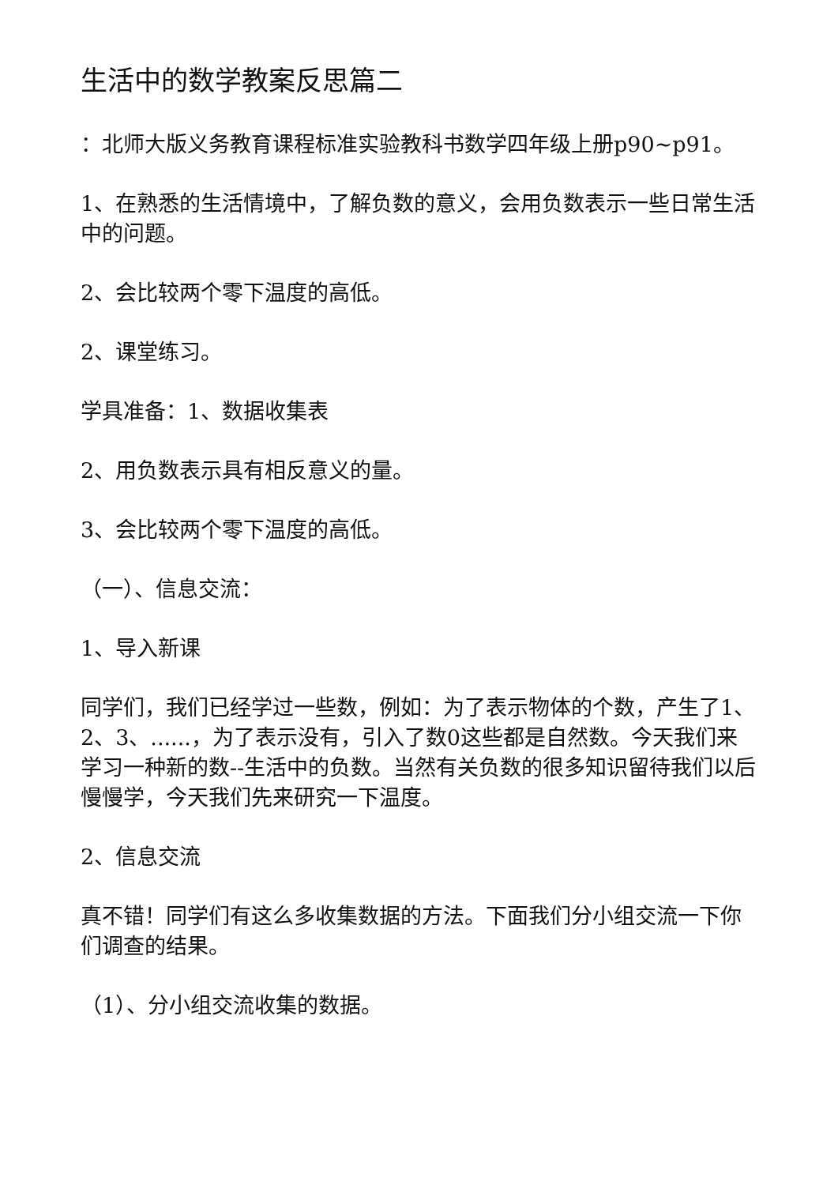生活中的数学教案反思篇二
：北师大版义务教育课程标准实验教科书数学四年级上册p90~p91。
1、在熟悉的生活情境中，了解负数的意义，会用负数表示一些日常生活中的问题。
2、会比较两个零下温度的高低。
2、课堂练习。
学具准备：1、数据收集表
2、用负数表示具有相反意义的量。
3、会比较两个零下温度的高低。
（一）、信息交流：
1、导入新课
同学们，我们已经学过一些数，例如：为了表示物体的个数，产生了1、2、3、......，为了表示没有，引入了数0这些都是自然数。今天我们来学习一种新的数--生活中的负数。当然有关负数的很多知识留待我们以后慢慢学，今天我们先来研究一下温度。
2、信息交流
真不错！同学们有这么多收集数据的方法。下面我们分小组交流一下你们调查的结果。
（1）、分小组交流收集的数据。